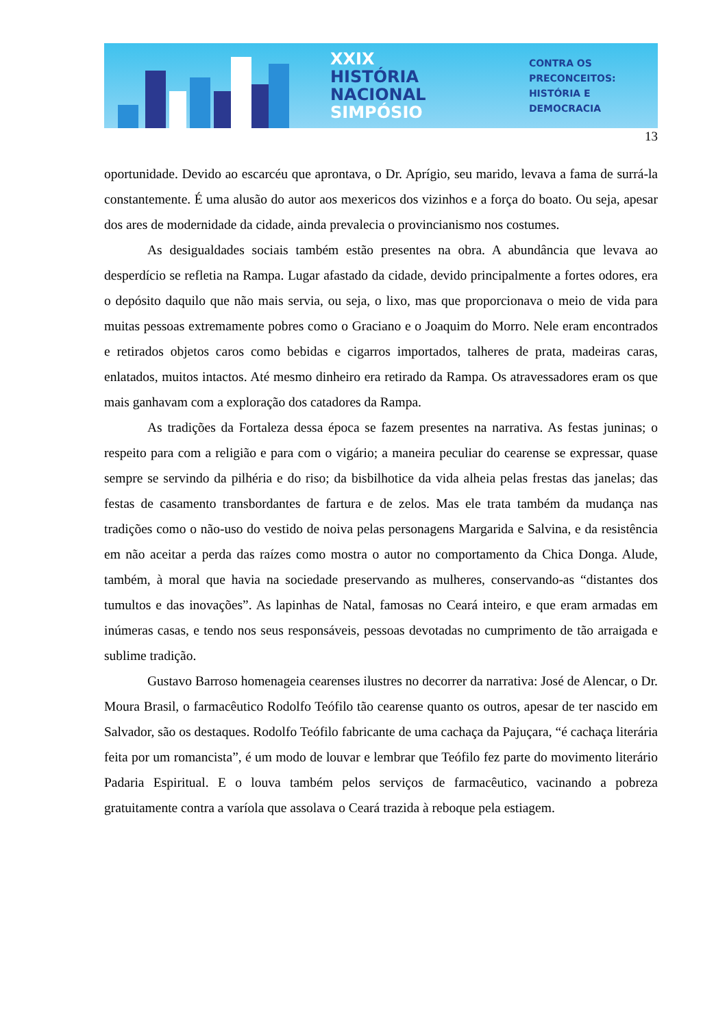XXIX HISTÓRIA
NACIONAL
SIMPÓSIO
CONTRA OS PRECONCEITOS:
HISTÓRIA E DEMOCRACIA
13
oportunidade. Devido ao escarcéu que aprontava, o Dr. Aprígio, seu marido, levava a fama de surrá-la constantemente. É uma alusão do autor aos mexericos dos vizinhos e a força do boato. Ou seja, apesar dos ares de modernidade da cidade, ainda prevalecia o provincianismo nos costumes.
As desigualdades sociais também estão presentes na obra. A abundância que levava ao desperdício se refletia na Rampa. Lugar afastado da cidade, devido principalmente a fortes odores, era o depósito daquilo que não mais servia, ou seja, o lixo, mas que proporcionava o meio de vida para muitas pessoas extremamente pobres como o Graciano e o Joaquim do Morro. Nele eram encontrados e retirados objetos caros como bebidas e cigarros importados, talheres de prata, madeiras caras, enlatados, muitos intactos. Até mesmo dinheiro era retirado da Rampa. Os atravessadores eram os que mais ganhavam com a exploração dos catadores da Rampa.
As tradições da Fortaleza dessa época se fazem presentes na narrativa. As festas juninas; o respeito para com a religião e para com o vigário; a maneira peculiar do cearense se expressar, quase sempre se servindo da pilhéria e do riso; da bisbilhotice da vida alheia pelas frestas das janelas; das festas de casamento transbordantes de fartura e de zelos. Mas ele trata também da mudança nas tradições como o não-uso do vestido de noiva pelas personagens Margarida e Salvina, e da resistência em não aceitar a perda das raízes como mostra o autor no comportamento da Chica Donga. Alude, também, à moral que havia na sociedade preservando as mulheres, conservando-as “distantes dos tumultos e das inovações”. As lapinhas de Natal, famosas no Ceará inteiro, e que eram armadas em inúmeras casas, e tendo nos seus responsáveis, pessoas devotadas no cumprimento de tão arraigada e sublime tradição.
Gustavo Barroso homenageia cearenses ilustres no decorrer da narrativa: José de Alencar, o Dr. Moura Brasil, o farmacêutico Rodolfo Teófilo tão cearense quanto os outros, apesar de ter nascido em Salvador, são os destaques. Rodolfo Teófilo fabricante de uma cachaça da Pajuçara, “é cachaça literária feita por um romancista”, é um modo de louvar e lembrar que Teófilo fez parte do movimento literário Padaria Espiritual. E o louva também pelos serviços de farmacêutico, vacinando a pobreza gratuitamente contra a varíola que assolava o Ceará trazida à reboque pela estiagem.